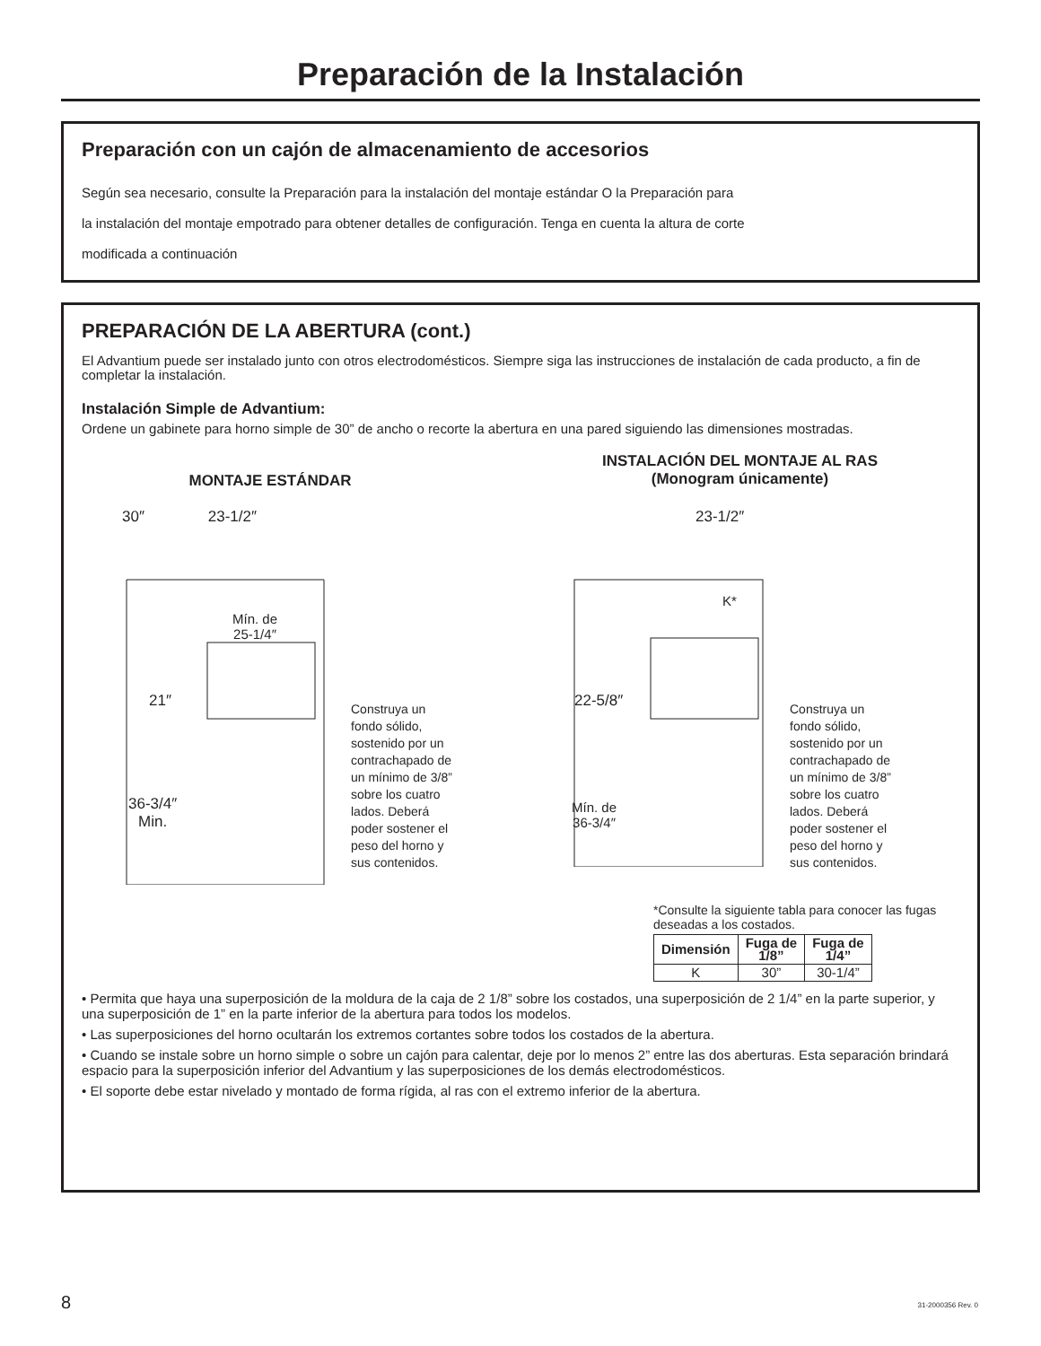Preparación de la Instalación
Preparación con un cajón de almacenamiento de accesorios
Según sea necesario, consulte la Preparación para la instalación del montaje estándar O la Preparación para
la instalación del montaje empotrado para obtener detalles de configuración. Tenga en cuenta la altura de corte
modificada a continuación
PREPARACIÓN DE LA ABERTURA (cont.)
El Advantium puede ser instalado junto con otros electrodomésticos. Siempre siga las instrucciones de instalación de cada producto, a fin de completar la instalación.
Instalación Simple de Advantium:
Ordene un gabinete para horno simple de 30” de ancho o recorte la abertura en una pared siguiendo las dimensiones mostradas.
MONTAJE ESTÁNDAR
30″ 23-1/2″
Mín. de
25-1/4″
21″
36-3/4″
Min.
Construya un
fondo sólido,
sostenido por un
contrachapado de
un mínimo de 3/8”
sobre los cuatro
lados. Deberá
poder sostener el
peso del horno y
sus contenidos.
INSTALACIÓN DEL MONTAJE AL RAS
(Monogram únicamente)
23-1/2″
K*
22-5/8″
Mín. de
36-3/4″
Construya un
fondo sólido,
sostenido por un
contrachapado de
un mínimo de 3/8”
sobre los cuatro
lados. Deberá
poder sostener el
peso del horno y
sus contenidos.
*Consulte la siguiente tabla para conocer las fugas deseadas a los costados.
| Dimensión | Fuga de 1/8” | Fuga de 1/4” |
| --- | --- | --- |
| K | 30” | 30-1/4” |
• Permita que haya una superposición de la moldura de la caja de 2 1/8” sobre los costados, una superposición de 2 1/4” en la parte superior, y una superposición de 1” en la parte inferior de la abertura para todos los modelos.
• Las superposiciones del horno ocultarán los extremos cortantes sobre todos los costados de la abertura.
• Cuando se instale sobre un horno simple o sobre un cajón para calentar, deje por lo menos 2” entre las dos aberturas. Esta separación brindará espacio para la superposición inferior del Advantium y las superposiciones de los demás electrodomésticos.
• El soporte debe estar nivelado y montado de forma rígida, al ras con el extremo inferior de la abertura.
8 31-2000356 Rev. 0